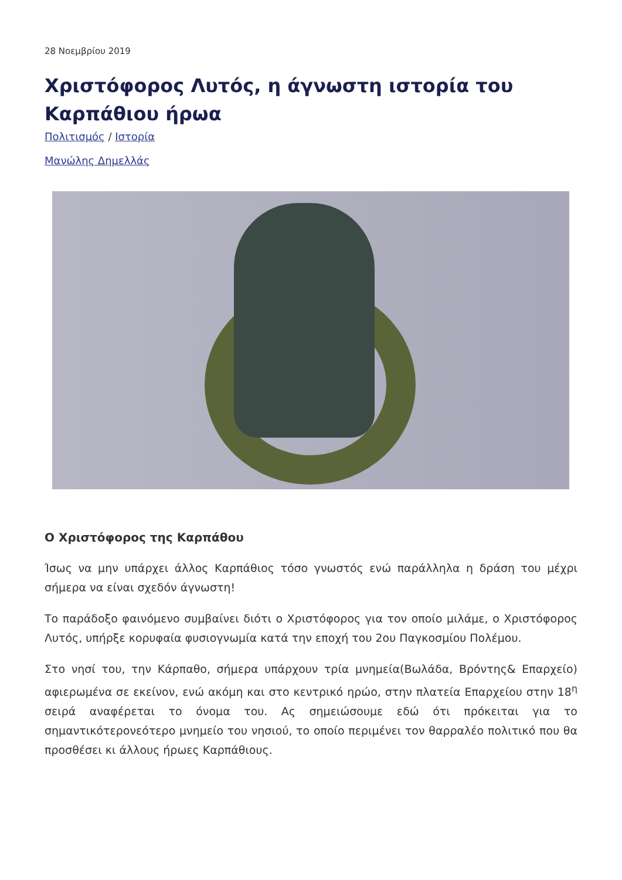28 Νοεμβρίου 2019
Χριστόφορος Λυτός, η άγνωστη ιστορία του Καρπάθιου ήρωα
Πολιτισμός / Ιστορία
Μανώλης Δημελλάς
Ο Χριστόφορος της Καρπάθου
Ίσως να μην υπάρχει άλλος Καρπάθιος τόσο γνωστός ενώ παράλληλα η δράση του μέχρι σήμερα να είναι σχεδόν άγνωστη!
Το παράδοξο φαινόμενο συμβαίνει διότι ο Χριστόφορος για τον οποίο μιλάμε, ο Χριστόφορος Λυτός, υπήρξε κορυφαία φυσιογνωμία κατά την εποχή του 2ου Παγκοσμίου Πολέμου.
Στο νησί του, την Κάρπαθο, σήμερα υπάρχουν τρία μνημεία(Βωλάδα, Βρόντης& Επαρχείο) αφιερωμένα σε εκείνον, ενώ ακόμη και στο κεντρικό ηρώο, στην πλατεία Επαρχείου στην 18<sup>η</sup> σειρά αναφέρεται το όνομα του. Ας σημειώσουμε εδώ ότι πρόκειται για το σημαντικότερονεότερο μνημείο του νησιού, το οποίο περιμένει τον θαρραλέο πολιτικό που θα προσθέσει κι άλλους ήρωες Καρπάθιους.